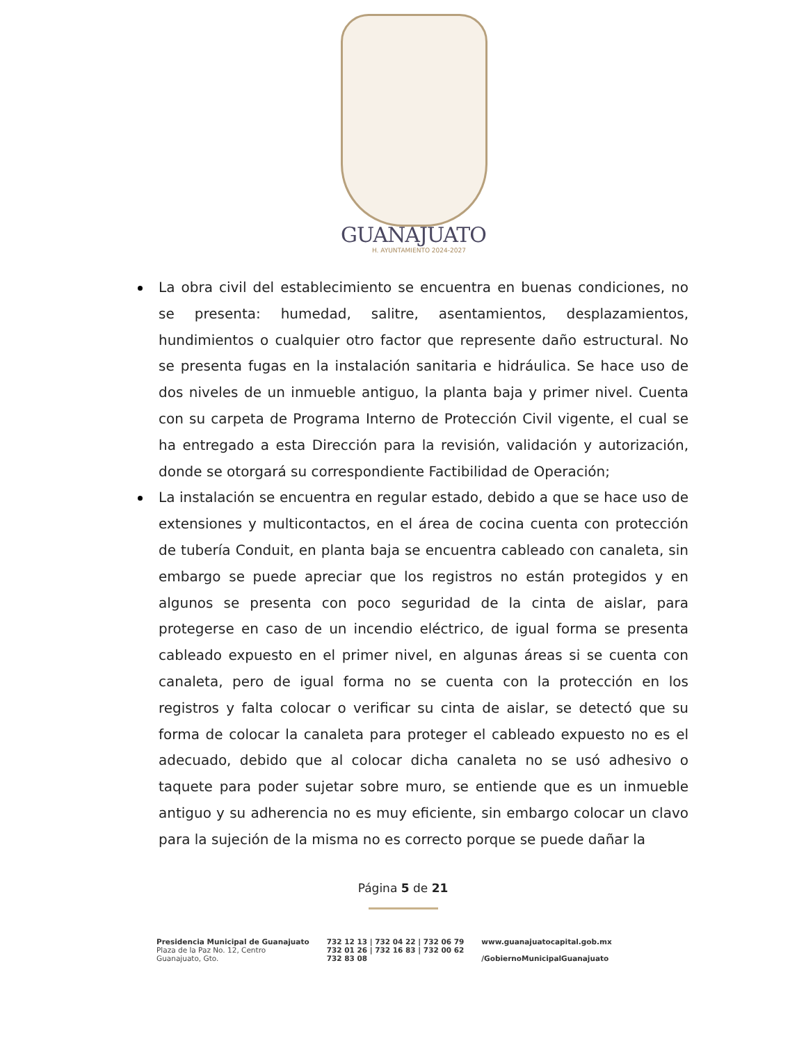GUANAJUATO
H. AYUNTAMIENTO 2024-2027
La obra civil del establecimiento se encuentra en buenas condiciones, no se presenta: humedad, salitre, asentamientos, desplazamientos, hundimientos o cualquier otro factor que represente daño estructural. No se presenta fugas en la instalación sanitaria e hidráulica. Se hace uso de dos niveles de un inmueble antiguo, la planta baja y primer nivel. Cuenta con su carpeta de Programa Interno de Protección Civil vigente, el cual se ha entregado a esta Dirección para la revisión, validación y autorización, donde se otorgará su correspondiente Factibilidad de Operación;
La instalación se encuentra en regular estado, debido a que se hace uso de extensiones y multicontactos, en el área de cocina cuenta con protección de tubería Conduit, en planta baja se encuentra cableado con canaleta, sin embargo se puede apreciar que los registros no están protegidos y en algunos se presenta con poco seguridad de la cinta de aislar, para protegerse en caso de un incendio eléctrico, de igual forma se presenta cableado expuesto en el primer nivel, en algunas áreas si se cuenta con canaleta, pero de igual forma no se cuenta con la protección en los registros y falta colocar o verificar su cinta de aislar, se detectó que su forma de colocar la canaleta para proteger el cableado expuesto no es el adecuado, debido que al colocar dicha canaleta no se usó adhesivo o taquete para poder sujetar sobre muro, se entiende que es un inmueble antiguo y su adherencia no es muy eficiente, sin embargo colocar un clavo para la sujeción de la misma no es correcto porque se puede dañar la
Página 5 de 21
Presidencia Municipal de Guanajuato
Plaza de la Paz No. 12, Centro
Guanajuato, Gto.
732 12 13 | 732 04 22 | 732 06 79
732 01 26 | 732 16 83 | 732 00 62
732 83 08
www.guanajuatocapital.gob.mx
/GobiernoMunicipalGuanajuato